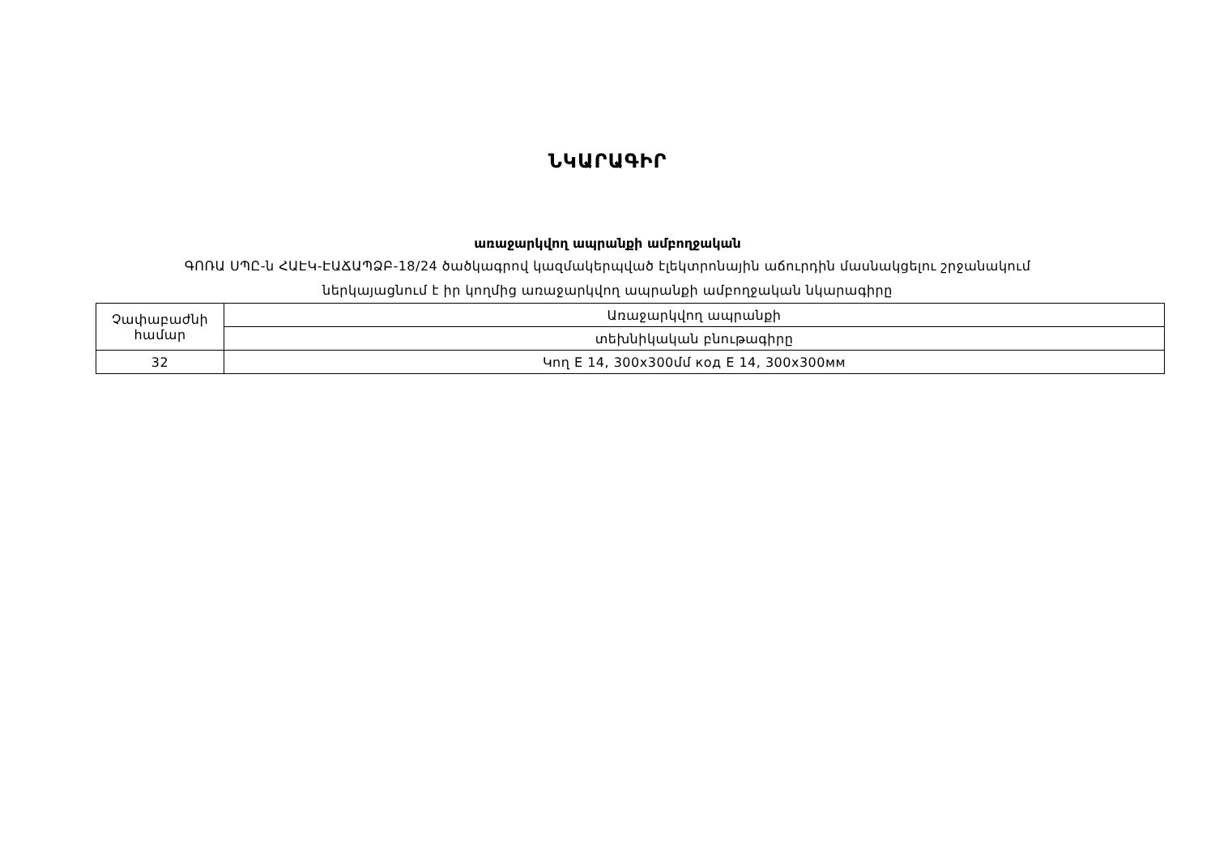ՆԿԱՐԱԳԻՐ
առաջարկվող ապրանքի ամբողջական
ԳՈՌԱ ՍՊԸ-ն ՀԱԷԿ-ԷԱՃԱՊՁԲ-18/24 ծածկագրով կազմակերպված էլեկտրոնային աճուրդին մասնակցելու շրջանակում
ներկայացնում է իր կողմից առաջարկվող ապրանքի ամբողջական նկարագիրը
| Չափաբաժնի համար | Առաջարկվող ապրանքի |
| | տեխնիկական բնութագիրը |
| 32 | Կող E 14, 300x300մմ код E 14, 300x300мм |